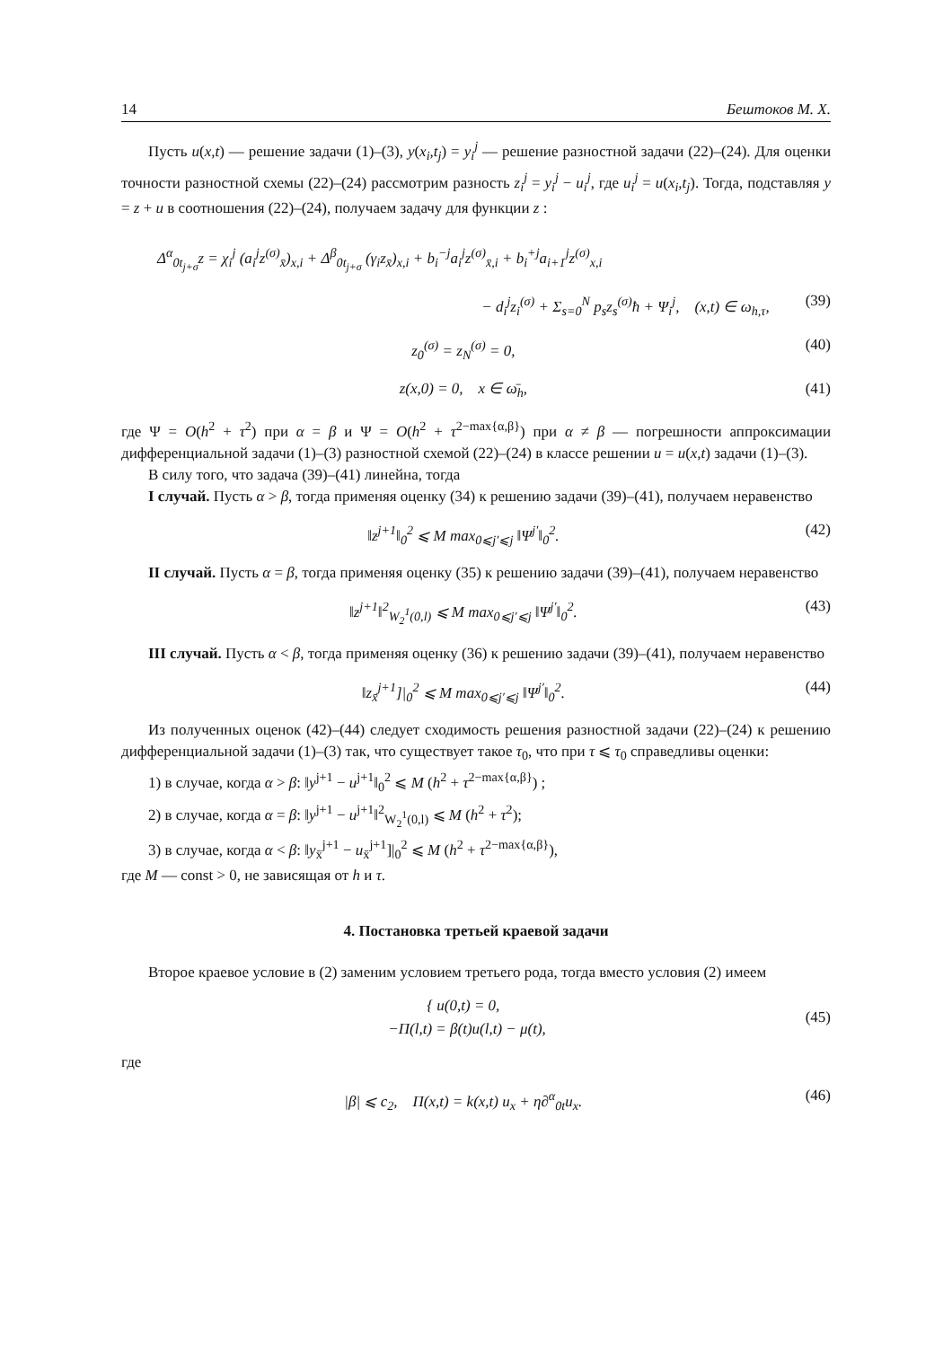14 Бештоков М. Х.
Пусть u(x,t) — решение задачи (1)–(3), y(x<sub>i</sub>,t<sub>j</sub>) = y<sub>i</sub><sup>j</sup> — решение разностной задачи (22)–(24). Для оценки точности разностной схемы (22)–(24) рассмотрим разность z<sub>i</sub><sup>j</sup> = y<sub>i</sub><sup>j</sup> − u<sub>i</sub><sup>j</sup>, где u<sub>i</sub><sup>j</sup> = u(x<sub>i</sub>,t<sub>j</sub>). Тогда, подставляя y = z + u в соотношения (22)–(24), получаем задачу для функции z :
Δ<sup>α</sup><sub>0t<sub>j+σ</sub></sub>z = χ<sub>i</sub><sup>j</sup> (a<sub>i</sub><sup>j</sup>z<sup>(σ)</sup><sub>x̄</sub>)<sub>x,i</sub> + Δ<sup>β</sup><sub>0t<sub>j+σ</sub></sub> (γ<sub>i</sub>z<sub>x̄</sub>)<sub>x,i</sub> + b<sub>i</sub><sup>−j</sup>a<sub>i</sub><sup>j</sup>z<sup>(σ)</sup><sub>x̄,i</sub> + b<sub>i</sub><sup>+j</sup>a<sub>i+1</sub><sup>j</sup>z<sup>(σ)</sup><sub>x,i</sub>
− d<sub>i</sub><sup>j</sup>z<sub>i</sub><sup>(σ)</sup> + Σ<sub>s=0</sub><sup>N</sup> p<sub>s</sub>z<sub>s</sub><sup>(σ)</sup>ħ + Ψ<sub>i</sub><sup>j</sup>, (x,t) ∈ ω<sub>h,τ</sub>, (39)
z<sub>0</sub><sup>(σ)</sup> = z<sub>N</sub><sup>(σ)</sup> = 0, (40)
z(x,0) = 0, x ∈ ω̄<sub>h</sub>, (41)
где Ψ = O(h<sup>2</sup> + τ<sup>2</sup>) при α = β и Ψ = O(h<sup>2</sup> + τ<sup>2−max{α,β}</sup>) при α ≠ β — погрешности аппроксимации дифференциальной задачи (1)–(3) разностной схемой (22)–(24) в классе решении u = u(x,t) задачи (1)–(3).
В силу того, что задача (39)–(41) линейна, тогда
I случай. Пусть α > β, тогда применяя оценку (34) к решению задачи (39)–(41), получаем неравенство
‖z<sup>j+1</sup>‖<sub>0</sub><sup>2</sup> ⩽ M max<sub>0⩽j′⩽j</sub> ‖Ψ<sup>j′</sup>‖<sub>0</sub><sup>2</sup>. (42)
II случай. Пусть α = β, тогда применяя оценку (35) к решению задачи (39)–(41), получаем неравенство
‖z<sup>j+1</sup>‖<sup>2</sup><sub>W<sub>2</sub><sup>1</sup>(0,l)</sub> ⩽ M max<sub>0⩽j′⩽j</sub> ‖Ψ<sup>j′</sup>‖<sub>0</sub><sup>2</sup>. (43)
III случай. Пусть α < β, тогда применяя оценку (36) к решению задачи (39)–(41), получаем неравенство
‖z<sub>x̄</sub><sup>j+1</sup>]|<sub>0</sub><sup>2</sup> ⩽ M max<sub>0⩽j′⩽j</sub> ‖Ψ<sup>j′</sup>‖<sub>0</sub><sup>2</sup>. (44)
Из полученных оценок (42)–(44) следует сходимость решения разностной задачи (22)–(24) к решению дифференциальной задачи (1)–(3) так, что существует такое τ<sub>0</sub>, что при τ ⩽ τ<sub>0</sub> справедливы оценки:
1) в случае, когда α > β: ‖y<sup>j+1</sup> − u<sup>j+1</sup>‖<sub>0</sub><sup>2</sup> ⩽ M (h<sup>2</sup> + τ<sup>2−max{α,β}</sup>) ;
2) в случае, когда α = β: ‖y<sup>j+1</sup> − u<sup>j+1</sup>‖<sup>2</sup><sub>W<sub>2</sub><sup>1</sup>(0,l)</sub> ⩽ M (h<sup>2</sup> + τ<sup>2</sup>);
3) в случае, когда α < β: ‖y<sub>x̄</sub><sup>j+1</sup> − u<sub>x̄</sub><sup>j+1</sup>]|<sub>0</sub><sup>2</sup> ⩽ M (h<sup>2</sup> + τ<sup>2−max{α,β}</sup>),
где M — const > 0, не зависящая от h и τ.
4. Постановка третьей краевой задачи
Второе краевое условие в (2) заменим условием третьего рода, тогда вместо условия (2) имеем
{ u(0,t) = 0,
−Π(l,t) = β(t)u(l,t) − μ(t), (45)
где
|β| ⩽ c<sub>2</sub>, Π(x,t) = k(x,t) u<sub>x</sub> + η∂<sup>α</sup><sub>0t</sub>u<sub>x</sub>. (46)